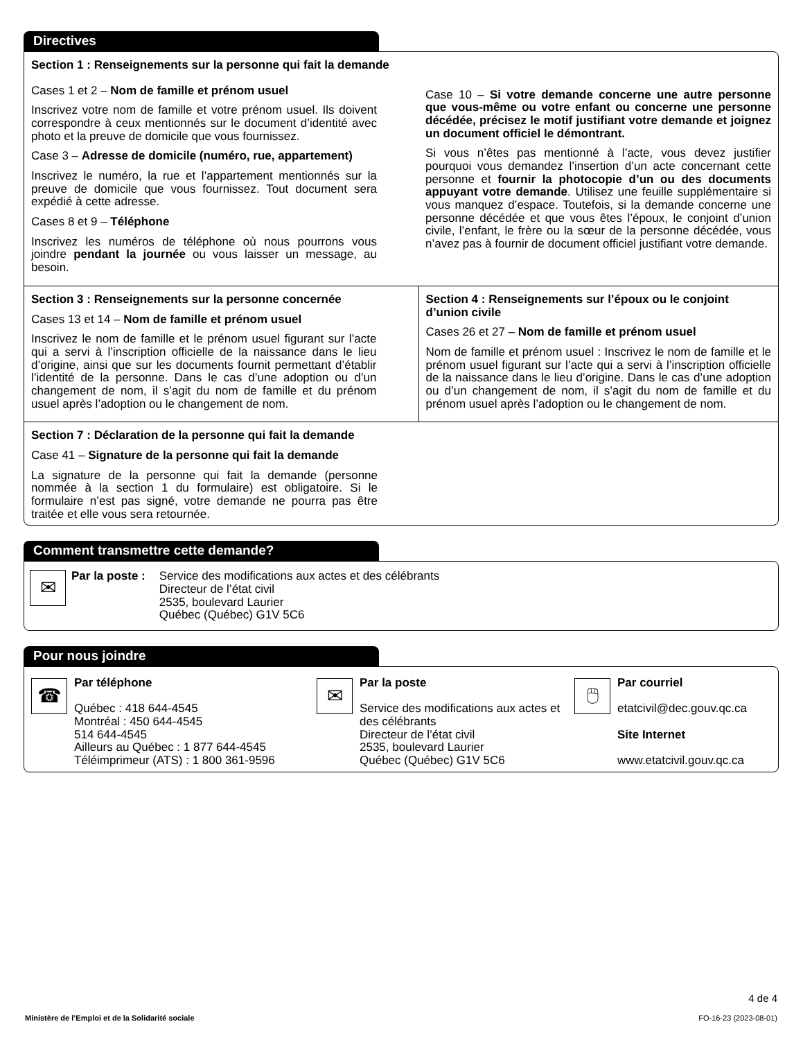Directives
Section 1 : Renseignements sur la personne qui fait la demande
Cases 1 et 2 – Nom de famille et prénom usuel
Inscrivez votre nom de famille et votre prénom usuel. Ils doivent correspondre à ceux mentionnés sur le document d’identité avec photo et la preuve de domicile que vous fournissez.
Case 3 – Adresse de domicile (numéro, rue, appartement)
Inscrivez le numéro, la rue et l’appartement mentionnés sur la preuve de domicile que vous fournissez. Tout document sera expédié à cette adresse.
Cases 8 et 9 – Téléphone
Inscrivez les numéros de téléphone où nous pourrons vous joindre pendant la journée ou vous laisser un message, au besoin.
Case 10 – Si votre demande concerne une autre personne que vous-même ou votre enfant ou concerne une personne décédée, précisez le motif justifiant votre demande et joignez un document officiel le démontrant.
Si vous n’êtes pas mentionné à l’acte, vous devez justifier pourquoi vous demandez l’insertion d’un acte concernant cette personne et fournir la photocopie d’un ou des documents appuyant votre demande. Utilisez une feuille supplémentaire si vous manquez d’espace. Toutefois, si la demande concerne une personne décédée et que vous êtes l’époux, le conjoint d’union civile, l’enfant, le frère ou la sœur de la personne décédée, vous n’avez pas à fournir de document officiel justifiant votre demande.
Section 3 : Renseignements sur la personne concernée
Cases 13 et 14 – Nom de famille et prénom usuel
Inscrivez le nom de famille et le prénom usuel figurant sur l’acte qui a servi à l’inscription officielle de la naissance dans le lieu d’origine, ainsi que sur les documents fournit permettant d’établir l’identité de la personne. Dans le cas d’une adoption ou d’un changement de nom, il s’agit du nom de famille et du prénom usuel après l’adoption ou le changement de nom.
Section 4 : Renseignements sur l’époux ou le conjoint d’union civile
Cases 26 et 27 – Nom de famille et prénom usuel
Nom de famille et prénom usuel : Inscrivez le nom de famille et le prénom usuel figurant sur l’acte qui a servi à l’inscription officielle de la naissance dans le lieu d’origine. Dans le cas d’une adoption ou d’un changement de nom, il s’agit du nom de famille et du prénom usuel après l’adoption ou le changement de nom.
Section 7 : Déclaration de la personne qui fait la demande
Case 41 – Signature de la personne qui fait la demande
La signature de la personne qui fait la demande (personne nommée à la section 1 du formulaire) est obligatoire. Si le formulaire n’est pas signé, votre demande ne pourra pas être traitée et elle vous sera retournée.
Comment transmettre cette demande?
✉
Par la poste : Service des modifications aux actes et des célébrants
Directeur de l’état civil
2535, boulevard Laurier
Québec (Québec) G1V 5C6
Pour nous joindre
☎
Par téléphone
Québec : 418 644-4545
Montréal : 450 644-4545
514 644-4545
Ailleurs au Québec : 1 877 644-4545
Téléimprimeur (ATS) : 1 800 361-9596
✉
Par la poste
Service des modifications aux actes et des célébrants
Directeur de l’état civil
2535, boulevard Laurier
Québec (Québec) G1V 5C6
🖱
Par courriel
etatcivil@dec.gouv.qc.ca
Site Internet
www.etatcivil.gouv.qc.ca
4 de 4
Ministère de l’Emploi et de la Solidarité sociale FO-16-23 (2023-08-01)